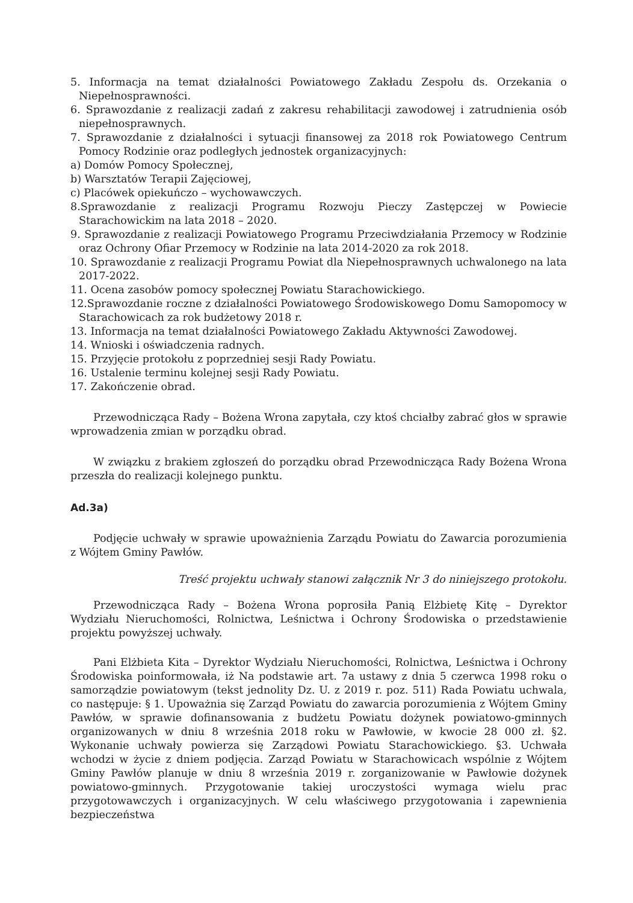5. Informacja na temat działalności Powiatowego Zakładu Zespołu ds. Orzekania o Niepełnosprawności.
6. Sprawozdanie z realizacji zadań z zakresu rehabilitacji zawodowej i zatrudnienia osób niepełnosprawnych.
7. Sprawozdanie z działalności i sytuacji finansowej za 2018 rok Powiatowego Centrum Pomocy Rodzinie oraz podległych jednostek organizacyjnych:
a) Domów Pomocy Społecznej,
b) Warsztatów Terapii Zajęciowej,
c) Placówek opiekuńczo – wychowawczych.
8.Sprawozdanie z realizacji Programu Rozwoju Pieczy Zastępczej w Powiecie Starachowickim na lata 2018 – 2020.
9. Sprawozdanie z realizacji Powiatowego Programu Przeciwdziałania Przemocy w Rodzinie oraz Ochrony Ofiar Przemocy w Rodzinie na lata 2014-2020 za rok 2018.
10. Sprawozdanie z realizacji Programu Powiat dla Niepełnosprawnych uchwalonego na lata 2017-2022.
11. Ocena zasobów pomocy społecznej Powiatu Starachowickiego.
12.Sprawozdanie roczne z działalności Powiatowego Środowiskowego Domu Samopomocy w Starachowicach za rok budżetowy 2018 r.
13. Informacja na temat działalności Powiatowego Zakładu Aktywności Zawodowej.
14. Wnioski i oświadczenia radnych.
15. Przyjęcie protokołu z poprzedniej sesji Rady Powiatu.
16. Ustalenie terminu kolejnej sesji Rady Powiatu.
17. Zakończenie obrad.
Przewodnicząca Rady – Bożena Wrona zapytała, czy ktoś chciałby zabrać głos w sprawie wprowadzenia zmian w porządku obrad.
W związku z brakiem zgłoszeń do porządku obrad Przewodnicząca Rady Bożena Wrona przeszła do realizacji kolejnego punktu.
Ad.3a)
Podjęcie uchwały w sprawie upoważnienia Zarządu Powiatu do Zawarcia porozumienia z Wójtem Gminy Pawłów.
Treść projektu uchwały stanowi załącznik Nr 3 do niniejszego protokołu.
Przewodnicząca Rady – Bożena Wrona poprosiła Panią Elżbietę Kitę – Dyrektor Wydziału Nieruchomości, Rolnictwa, Leśnictwa i Ochrony Środowiska o przedstawienie projektu powyższej uchwały.
Pani Elżbieta Kita – Dyrektor Wydziału Nieruchomości, Rolnictwa, Leśnictwa i Ochrony Środowiska poinformowała, iż Na podstawie art. 7a ustawy z dnia 5 czerwca 1998 roku o samorządzie powiatowym (tekst jednolity Dz. U. z 2019 r. poz. 511) Rada Powiatu uchwala, co następuje: § 1. Upoważnia się Zarząd Powiatu do zawarcia porozumienia z Wójtem Gminy Pawłów, w sprawie dofinansowania z budżetu Powiatu dożynek powiatowo-gminnych organizowanych w dniu 8 września 2018 roku w Pawłowie, w kwocie 28 000 zł. §2. Wykonanie uchwały powierza się Zarządowi Powiatu Starachowickiego. §3. Uchwała wchodzi w życie z dniem podjęcia. Zarząd Powiatu w Starachowicach wspólnie z Wójtem Gminy Pawłów planuje w dniu 8 września 2019 r. zorganizowanie w Pawłowie dożynek powiatowo-gminnych. Przygotowanie takiej uroczystości wymaga wielu prac przygotowawczych i organizacyjnych. W celu właściwego przygotowania i zapewnienia bezpieczeństwa